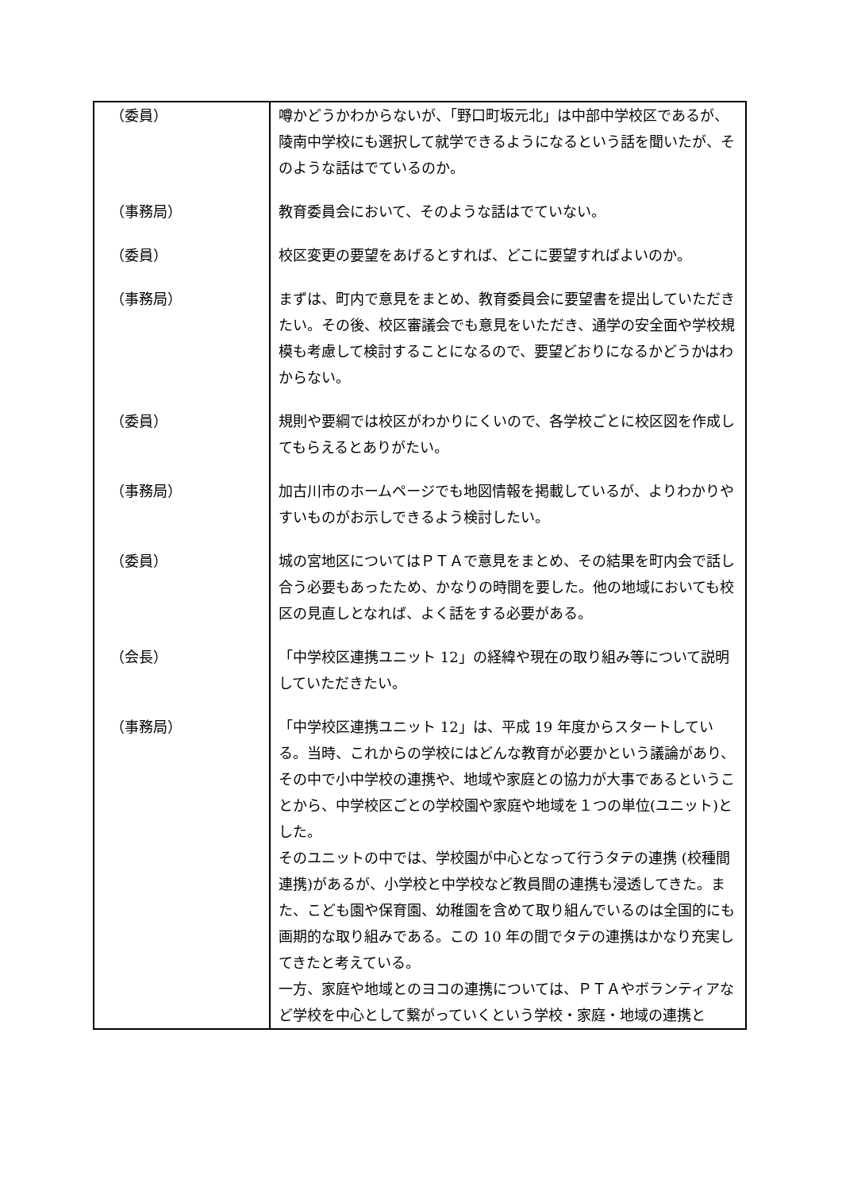| （委員） | 噂かどうかわからないが、「野口町坂元北」は中部中学校区であるが、陵南中学校にも選択して就学できるようになるという話を聞いたが、そのような話はでているのか。 |
| （事務局） | 教育委員会において、そのような話はでていない。 |
| （委員） | 校区変更の要望をあげるとすれば、どこに要望すればよいのか。 |
| （事務局） | まずは、町内で意見をまとめ、教育委員会に要望書を提出していただきたい。その後、校区審議会でも意見をいただき、通学の安全面や学校規模も考慮して検討することになるので、要望どおりになるかどうかはわからない。 |
| （委員） | 規則や要綱では校区がわかりにくいので、各学校ごとに校区図を作成してもらえるとありがたい。 |
| （事務局） | 加古川市のホームページでも地図情報を掲載しているが、よりわかりやすいものがお示しできるよう検討したい。 |
| （委員） | 城の宮地区についてはＰＴＡで意見をまとめ、その結果を町内会で話し合う必要もあったため、かなりの時間を要した。他の地域においても校区の見直しとなれば、よく話をする必要がある。 |
| （会長） | 「中学校区連携ユニット 12」の経緯や現在の取り組み等について説明していただきたい。 |
| （事務局） | 「中学校区連携ユニット 12」は、平成 19 年度からスタートしている。当時、これからの学校にはどんな教育が必要かという議論があり、その中で小中学校の連携や、地域や家庭との協力が大事であるということから、中学校区ごとの学校園や家庭や地域を１つの単位(ユニット)とした。 そのユニットの中では、学校園が中心となって行うタテの連携 (校種間連携)があるが、小学校と中学校など教員間の連携も浸透してきた。また、こども園や保育園、幼稚園を含めて取り組んでいるのは全国的にも画期的な取り組みである。この 10 年の間でタテの連携はかなり充実してきたと考えている。 一方、家庭や地域とのヨコの連携については、ＰＴＡやボランティアなど学校を中心として繋がっていくという学校・家庭・地域の連携と |